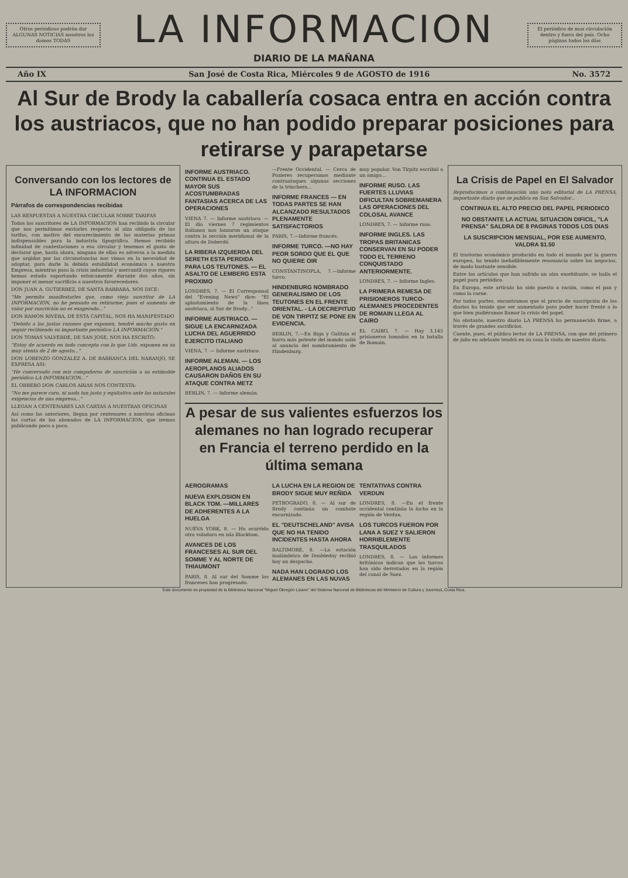Otros periódicos podrán dar ALGUNAS NOTICIAS nosotros las damos TODAS
LA INFORMACION
DIARIO DE LA MAÑANA
El periódico de mas circulación dentro y fuera del país. Ocho páginas todos los días
Año IX San José de Costa Rica, Miércoles 9 de AGOSTO de 1916 No. 3572
Al Sur de Brody la caballería cosaca entra en acción contra los austriacos, que no han podido preparar posiciones para retirarse y parapetarse
Conversando con los lectores de LA INFORMACION
Párrafos de correspondencias recibidas
LAS RESPUESTAS A NUESTRA CIRCULAR SOBRE TARIFAS
Todos los suscritores de LA INFORMACION han recibido la circular que nos permitimos enviarles respecto al alza obligada de las tarifas, con motivo del encarecimiento de las materias primas indispensables para la industria tipográfica. Hemos recibido infinidad de contestaciones a esa circular y tenemos el gusto de declarar que, hasta ahora, ninguna de ellas es adversa a la medida que urgidos por las circunstancias nos vimos en la necesidad de adoptar, para darle la debida estabilidad económica a nuestra Empresa, mientras pasa la crisis industrial y mercantil cuyos rigores hemos estado soportando estoicamente durante dos años, sin imponer el menor sacrificio a nuestros favorecedores.
DON JUAN A. GUTIERREZ, DE SANTA BARBARA, NOS DICE:
"Me permito manifestarles que, como viejo suscritor de LA INFORMACION, no he pensado en retirarme, pues el aumento de valor por suscrición no es exagerado..."
DON RAMON RIVERA, DE ESTA CAPITAL, NOS HA MANIFESTADO
"Debido a las justas razones que exponen, tendré mucho gusto en seguir recibiendo su importante periódico LA INFORMACION."
DON TOMAS VALVERDE, DE SAN JOSE, NOS HA ESCRITO:
"Estoy de acuerdo en todo concepto con lo que Uds. exponen en su muy atenta de 2 de agosto..."
DON LORENZO GONZALEZ A. DE BARRANCA DEL NARANJO, SE EXPRESA ASI:
"He conversado con mis compañeros de suscrición a su estimable periódico LA INFORMACION..."
EL OBRERO DON CARLOS ARIAS NOS CONTESTA:
"No me parece caro, ni nada tan justo y equitativo ante las naturales exigencias de una empresa..."
LLEGAN A CENTENARES LAS CARTAS A NUESTRAS OFICINAS
Así como las anteriores, llegan por centenares a nuestras oficinas las cartas de los abonados de LA INFORMACION, que iremos publicando poco a poco.
INFORME AUSTRIACO. CONTINUA EL ESTADO MAYOR SUS ACOSTUMBRADAS FANTASIAS ACERCA DE LAS OPERACIONES
VIENA 7. — Informe austriaco. —El día viernes 7 regimientos italianos nos lanzaron un ataque contra la sección meridional de la altura de Doberdó.
LA RIBERA IZQUIERDA DEL SERETH ESTA PERDIDA PARA LOS TEUTONES. — EL ASALTO DE LEMBERG ESTA PROXIMO
LONDRES, 7. — El Corresponsal del "Evening News" dice: "El aplastamiento de la línea austriaca, al Sur de Brody..."
INFORME AUSTRIACO. — SIGUE LA ENCARNIZADA LUCHA DEL AGUERRIDO EJERCITO ITALIANO
VIENA, 7. — Informe austriaco.
INFORME ALEMAN. — LOS AEROPLANOS ALIADOS CAUSARON DAÑOS EN SU ATAQUE CONTRA METZ
BERLIN, 7. — Informe alemán.
—Frente Occidental. — Cerca de Pozieres recuperamos mediante contraataques algunas secciones de la trinchera...
INFORME FRANCES — EN TODAS PARTES SE HAN ALCANZADO RESULTADOS PLENAMENTE SATISFACTORIOS
PARIS, 7.—Informe francés.
INFORME TURCO. —NO HAY PEOR SORDO QUE EL QUE NO QUIERE OIR
CONSTANTINOPLA, 7.—Informe turco.
HINDENBURG NOMBRADO GENERALISIMO DE LOS TEUTONES EN EL FRENTE ORIENTAL. - LA DECREPITUD DE VON TIRPITZ SE PONE EN EVIDENCIA.
BERLIN, 7.—En Riga y Galitzia el hurra más potente del mundo salió al anuncio del nombramiento de Hindenburg.
muy popular. Von Tirpitz escribió a un amigo...
INFORME RUSO. LAS FUERTES LLUVIAS DIFICULTAN SOBREMANERA LAS OPERACIONES DEL COLOSAL AVANCE
LONDRES, 7. — Informe ruso.
INFORME INGLES. LAS TROPAS BRITANICAS CONSERVAN EN SU PODER TODO EL TERRENO CONQUISTADO ANTERIORMENTE.
LONDRES, 7. — Informe Ingles.
LA PRIMERA REMESA DE PRISIONEROS TURCO-ALEMANES PROCEDENTES DE ROMAIN LLEGA AL CAIRO
EL CAIRO, 7. — Hay 3,145 prisioneros tomados en la batalla de Romain.
A pesar de sus valientes esfuerzos los alemanes no han logrado recuperar en Francia el terreno perdido en la última semana
AEROGRAMAS
NUEVA EXPLOSION EN BLACK TOM. —MILLARES DE ADHERENTES A LA HUELGA
NUEVA YORK, 8. — Ha ocurrido otra voladura en isla Blacktom.
AVANCES DE LOS FRANCESES AL SUR DEL SOMME Y AL NORTE DE THIAUMONT
PARIS, 8. Al sur del Somme los franceses han progresado.
LA LUCHA EN LA REGION DE BRODY SIGUE MUY REÑIDA
PETROGRADO, 8. — Al sur de Brody continúa un combate encarnizado.
EL "DEUTSCHELAND" AVISA QUE NO HA TENIDO INCIDENTES HASTA AHORA
BALTIMORE, 8. —La estación inalámbrica de Doubleday recibió hoy un despacho.
NADA HAN LOGRADO LOS ALEMANES EN LAS NUVAS
TENTATIVAS CONTRA VERDUN
LONDRES, 8. —En el frente occidental continúa la lucha en la región de Verdun.
LOS TURCOS FUERON POR LANA A SUEZ Y SALIERON HORRIBLEMENTE TRASQUILADOS
LONDRES, 8. — Los informes británicos indican que los turcos han sido derrotados en la región del canal de Suez.
La Crisis de Papel en El Salvador
Reproducimos a continuación una nota editorial de LA PRENSA, importante diario que se publica en San Salvador...
CONTINUA EL ALTO PRECIO DEL PAPEL PERIODICO
NO OBSTANTE LA ACTUAL SITUACION DIFICIL, "LA PRENSA" SALDRA DE 8 PAGINAS TODOS LOS DIAS
LA SUSCRIPCION MENSUAL, POR ESE AUMENTO, VALDRA $1.50
El trastorno económico producido en todo el mundo por la guerra europea, ha tenido ineludiblemente resonancia sobre los negocios, de modo bastante sensible.
Entre los artículos que han sufrido un alza exorbitante, se halla el papel para periódico.
En Europa, este artículo ha sido puesto a ración, como el pan y como la carne.
Por todas partes, encontramos que el precio de suscripción de los diarios ha tenido que ser aumentado para poder hacer frente a lo que bien pudiéramos llamar la crisis del papel.
No obstante, nuestro diario LA PRENSA ha permanecido firme, a través de grandes sacrificios.
Cuente, pues, el público lector de LA PRENSA, con que del primero de julio en adelante tendrá en su casa la visita de nuestro diario.
Este documento es propiedad de la Biblioteca Nacional "Miguel Obregón Lizano" del Sistema Nacional de Bibliotecas del Ministerio de Cultura y Juventud, Costa Rica.